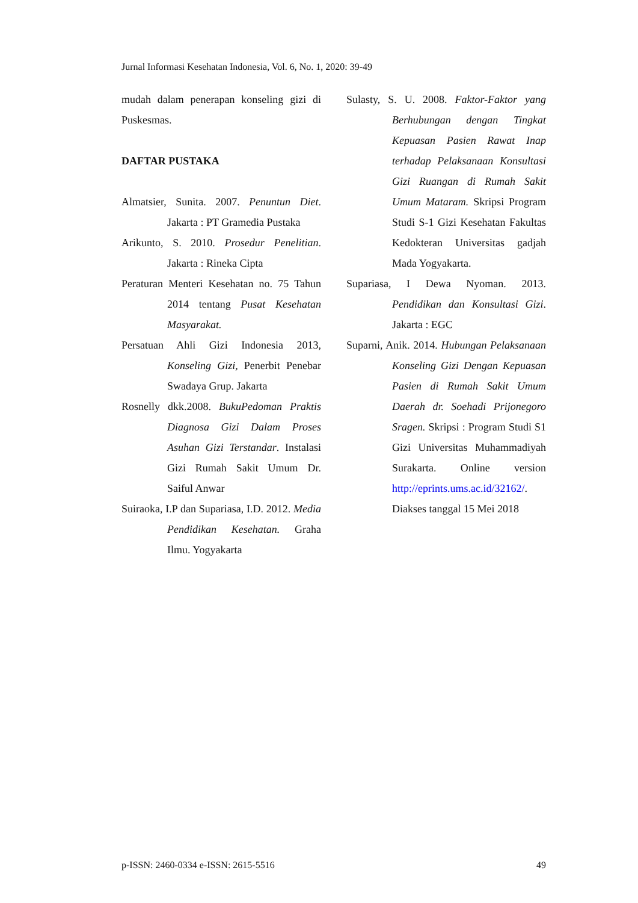Jurnal Informasi Kesehatan Indonesia, Vol. 6, No. 1, 2020: 39-49
mudah dalam penerapan konseling gizi di Puskesmas.
DAFTAR PUSTAKA
Almatsier, Sunita. 2007. Penuntun Diet. Jakarta : PT Gramedia Pustaka
Arikunto, S. 2010. Prosedur Penelitian. Jakarta : Rineka Cipta
Peraturan Menteri Kesehatan no. 75 Tahun 2014 tentang Pusat Kesehatan Masyarakat.
Persatuan Ahli Gizi Indonesia 2013, Konseling Gizi, Penerbit Penebar Swadaya Grup. Jakarta
Rosnelly dkk.2008. BukuPedoman Praktis Diagnosa Gizi Dalam Proses Asuhan Gizi Terstandar. Instalasi Gizi Rumah Sakit Umum Dr. Saiful Anwar
Suiraoka, I.P dan Supariasa, I.D. 2012. Media Pendidikan Kesehatan. Graha Ilmu. Yogyakarta
Sulasty, S. U. 2008. Faktor-Faktor yang Berhubungan dengan Tingkat Kepuasan Pasien Rawat Inap terhadap Pelaksanaan Konsultasi Gizi Ruangan di Rumah Sakit Umum Mataram. Skripsi Program Studi S-1 Gizi Kesehatan Fakultas Kedokteran Universitas gadjah Mada Yogyakarta.
Supariasa, I Dewa Nyoman. 2013. Pendidikan dan Konsultasi Gizi. Jakarta : EGC
Suparni, Anik. 2014. Hubungan Pelaksanaan Konseling Gizi Dengan Kepuasan Pasien di Rumah Sakit Umum Daerah dr. Soehadi Prijonegoro Sragen. Skripsi : Program Studi S1 Gizi Universitas Muhammadiyah Surakarta. Online version http://eprints.ums.ac.id/32162/. Diakses tanggal 15 Mei 2018
p-ISSN: 2460-0334 e-ISSN: 2615-5516 49